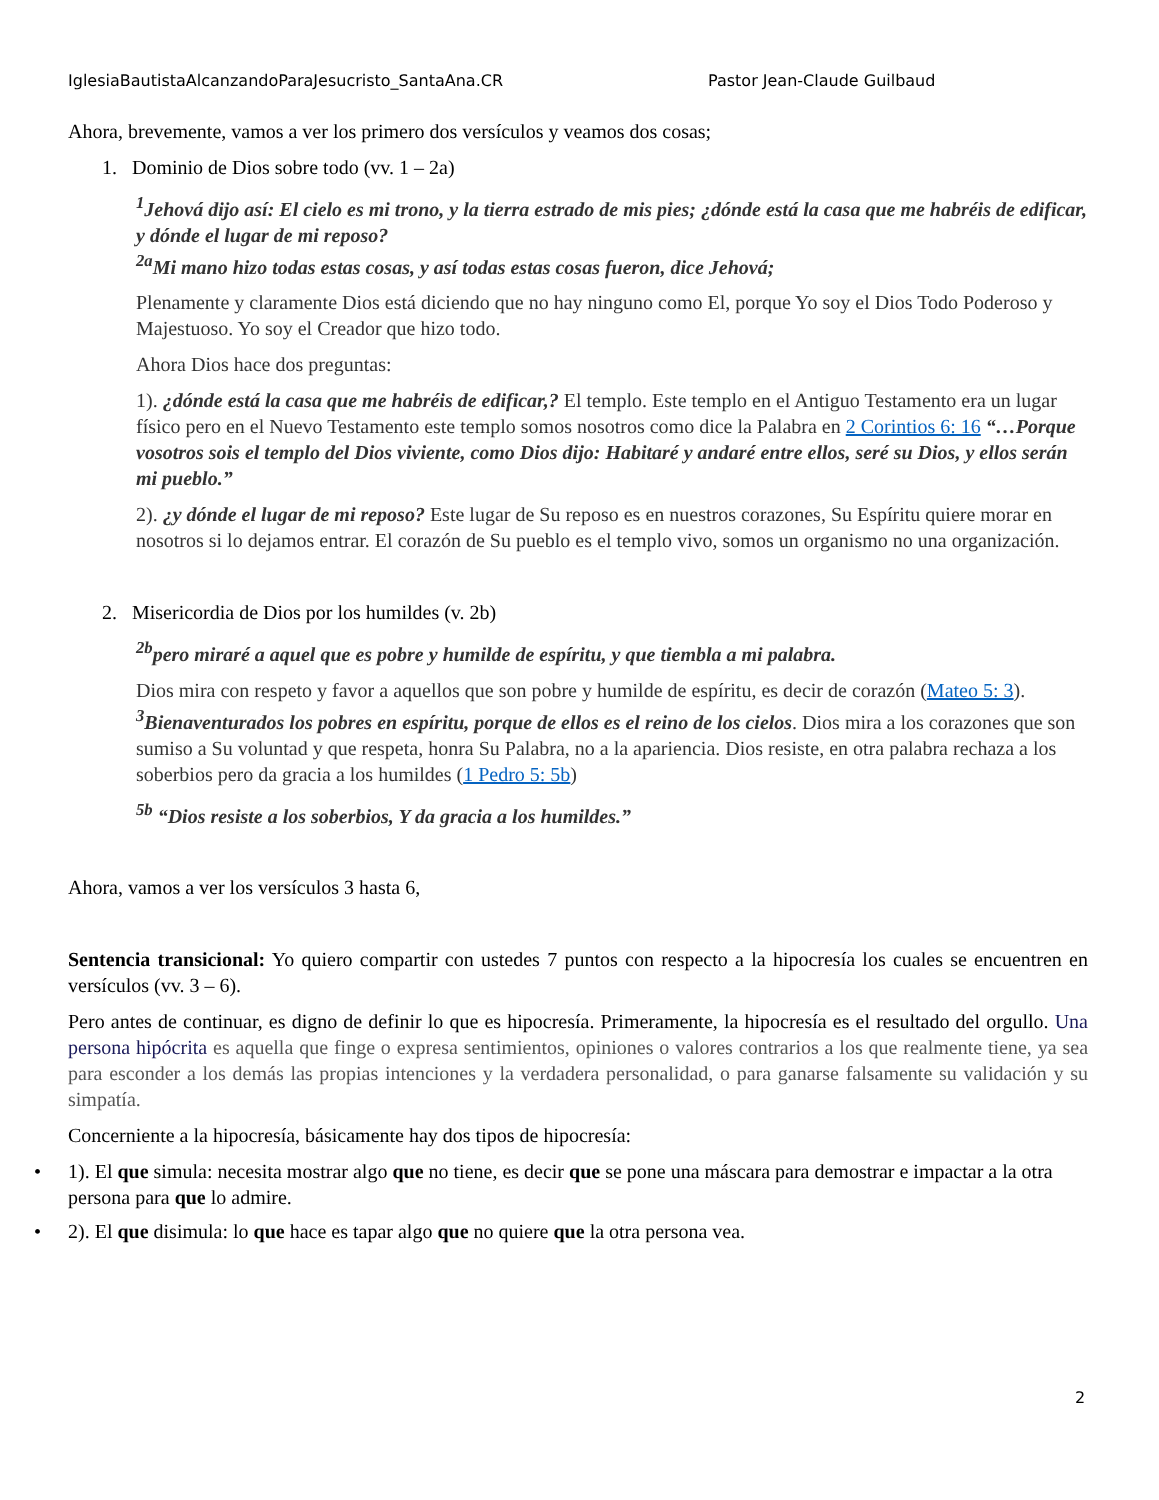IglesiaBautistaAlcanzandoParaJesucristo_SantaAna.CR Pastor Jean-Claude Guilbaud
Ahora, brevemente, vamos a ver los primero dos versículos y veamos dos cosas;
1. Dominio de Dios sobre todo (vv. 1 – 2a)
<sup>1</sup> Jehová dijo así: El cielo es mi trono, y la tierra estrado de mis pies; ¿dónde está la casa que me habréis de edificar, y dónde el lugar de mi reposo?
<sup>2a</sup>Mi mano hizo todas estas cosas, y así todas estas cosas fueron, dice Jehová;
Plenamente y claramente Dios está diciendo que no hay ninguno como El, porque Yo soy el Dios Todo Poderoso y Majestuoso. Yo soy el Creador que hizo todo.
Ahora Dios hace dos preguntas:
1). ¿dónde está la casa que me habréis de edificar,? El templo. Este templo en el Antiguo Testamento era un lugar físico pero en el Nuevo Testamento este templo somos nosotros como dice la Palabra en 2 Corintios 6: 16 “…Porque vosotros sois el templo del Dios viviente, como Dios dijo: Habitaré y andaré entre ellos, seré su Dios, y ellos serán mi pueblo.”
2). ¿y dónde el lugar de mi reposo? Este lugar de Su reposo es en nuestros corazones, Su Espíritu quiere morar en nosotros si lo dejamos entrar. El corazón de Su pueblo es el templo vivo, somos un organismo no una organización.
2. Misericordia de Dios por los humildes (v. 2b)
<sup>2b</sup>pero miraré a aquel que es pobre y humilde de espíritu, y que tiembla a mi palabra.
Dios mira con respeto y favor a aquellos que son pobre y humilde de espíritu, es decir de corazón (Mateo 5: 3). <sup>3</sup>Bienaventurados los pobres en espíritu, porque de ellos es el reino de los cielos. Dios mira a los corazones que son sumiso a Su voluntad y que respeta, honra Su Palabra, no a la apariencia. Dios resiste, en otra palabra rechaza a los soberbios pero da gracia a los humildes (1 Pedro 5: 5b)
<sup>5b</sup> “Dios resiste a los soberbios, Y da gracia a los humildes.”
Ahora, vamos a ver los versículos 3 hasta 6,
Sentencia transicional: Yo quiero compartir con ustedes 7 puntos con respecto a la hipocresía los cuales se encuentren en versículos (vv. 3 – 6).
Pero antes de continuar, es digno de definir lo que es hipocresía. Primeramente, la hipocresía es el resultado del orgullo. Una persona hipócrita es aquella que finge o expresa sentimientos, opiniones o valores contrarios a los que realmente tiene, ya sea para esconder a los demás las propias intenciones y la verdadera personalidad, o para ganarse falsamente su validación y su simpatía.
Concerniente a la hipocresía, básicamente hay dos tipos de hipocresía:
• 1). El que simula: necesita mostrar algo que no tiene, es decir que se pone una máscara para demostrar e impactar a la otra persona para que lo admire.
• 2). El que disimula: lo que hace es tapar algo que no quiere que la otra persona vea.
2